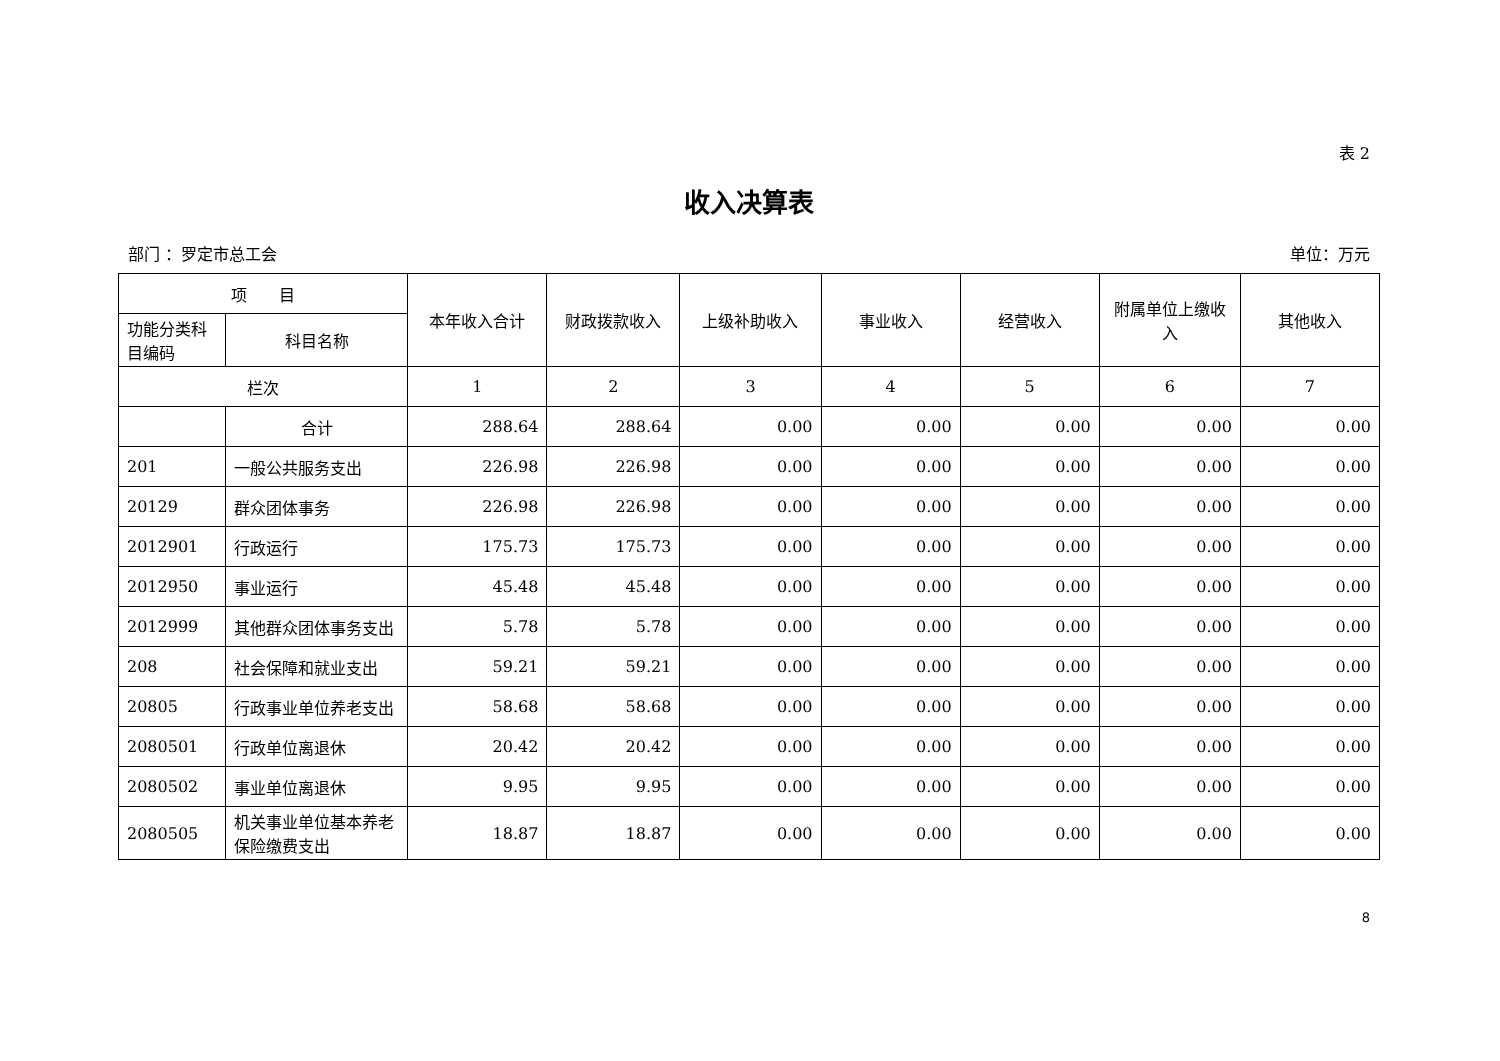表 2
收入决算表
部门 ：罗定市总工会 单位：万元
| 项 目 | | 本年收入合计 | 财政拨款收入 | 上级补助收入 | 事业收入 | 经营收入 | 附属单位上缴收入 | 其他收入 |
| --- | --- | --- | --- | --- | --- | --- | --- | --- |
| 功能分类科目编码 | 科目名称 | | | | | | | |
| 栏次 | | 1 | 2 | 3 | 4 | 5 | 6 | 7 |
| | 合计 | 288.64 | 288.64 | 0.00 | 0.00 | 0.00 | 0.00 | 0.00 |
| 201 | 一般公共服务支出 | 226.98 | 226.98 | 0.00 | 0.00 | 0.00 | 0.00 | 0.00 |
| 20129 | 群众团体事务 | 226.98 | 226.98 | 0.00 | 0.00 | 0.00 | 0.00 | 0.00 |
| 2012901 | 行政运行 | 175.73 | 175.73 | 0.00 | 0.00 | 0.00 | 0.00 | 0.00 |
| 2012950 | 事业运行 | 45.48 | 45.48 | 0.00 | 0.00 | 0.00 | 0.00 | 0.00 |
| 2012999 | 其他群众团体事务支出 | 5.78 | 5.78 | 0.00 | 0.00 | 0.00 | 0.00 | 0.00 |
| 208 | 社会保障和就业支出 | 59.21 | 59.21 | 0.00 | 0.00 | 0.00 | 0.00 | 0.00 |
| 20805 | 行政事业单位养老支出 | 58.68 | 58.68 | 0.00 | 0.00 | 0.00 | 0.00 | 0.00 |
| 2080501 | 行政单位离退休 | 20.42 | 20.42 | 0.00 | 0.00 | 0.00 | 0.00 | 0.00 |
| 2080502 | 事业单位离退休 | 9.95 | 9.95 | 0.00 | 0.00 | 0.00 | 0.00 | 0.00 |
| 2080505 | 机关事业单位基本养老保险缴费支出 | 18.87 | 18.87 | 0.00 | 0.00 | 0.00 | 0.00 | 0.00 |
8